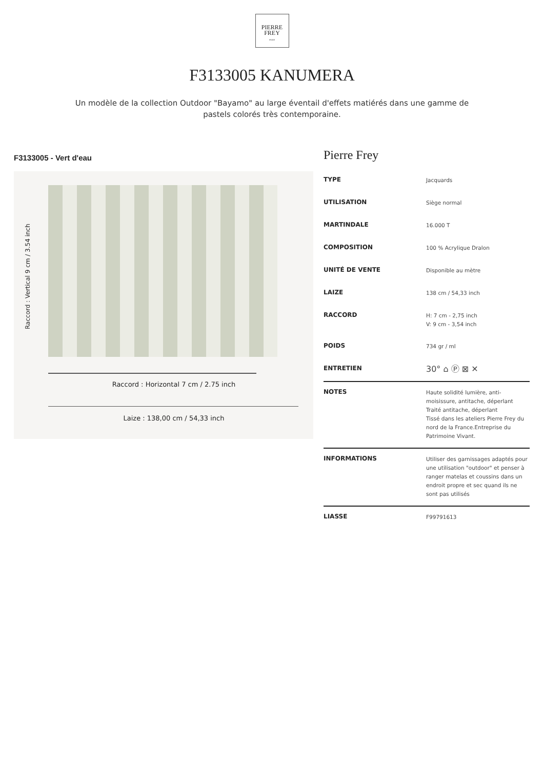PIERRE
FREY
PARIS
F3133005 KANUMERA
Un modèle de la collection Outdoor "Bayamo" au large éventail d'effets matiérés dans une gamme de pastels colorés très contemporaine.
F3133005 - Vert d'eau
Raccord : Vertical 9 cm / 3.54 inch
Raccord : Horizontal 7 cm / 2.75 inch
Laize : 138,00 cm / 54,33 inch
Pierre Frey
| TYPE | Jacquards |
| UTILISATION | Siège normal |
| MARTINDALE | 16.000 T |
| COMPOSITION | 100 % Acrylique Dralon |
| UNITÉ DE VENTE | Disponible au mètre |
| LAIZE | 138 cm / 54,33 inch |
| RACCORD | H: 7 cm - 2,75 inch V: 9 cm - 3,54 inch |
| POIDS | 734 gr / ml |
| ENTRETIEN | 30° ⌂ Ⓟ ⊠ ✕ |
| NOTES | Haute solidité lumière, anti-moisissure, antitache, déperlant Traité antitache, déperlant Tissé dans les ateliers Pierre Frey du nord de la France.Entreprise du Patrimoine Vivant. |
| INFORMATIONS | Utiliser des garnissages adaptés pour une utilisation "outdoor" et penser à ranger matelas et coussins dans un endroit propre et sec quand ils ne sont pas utilisés |
| LIASSE | F99791613 |